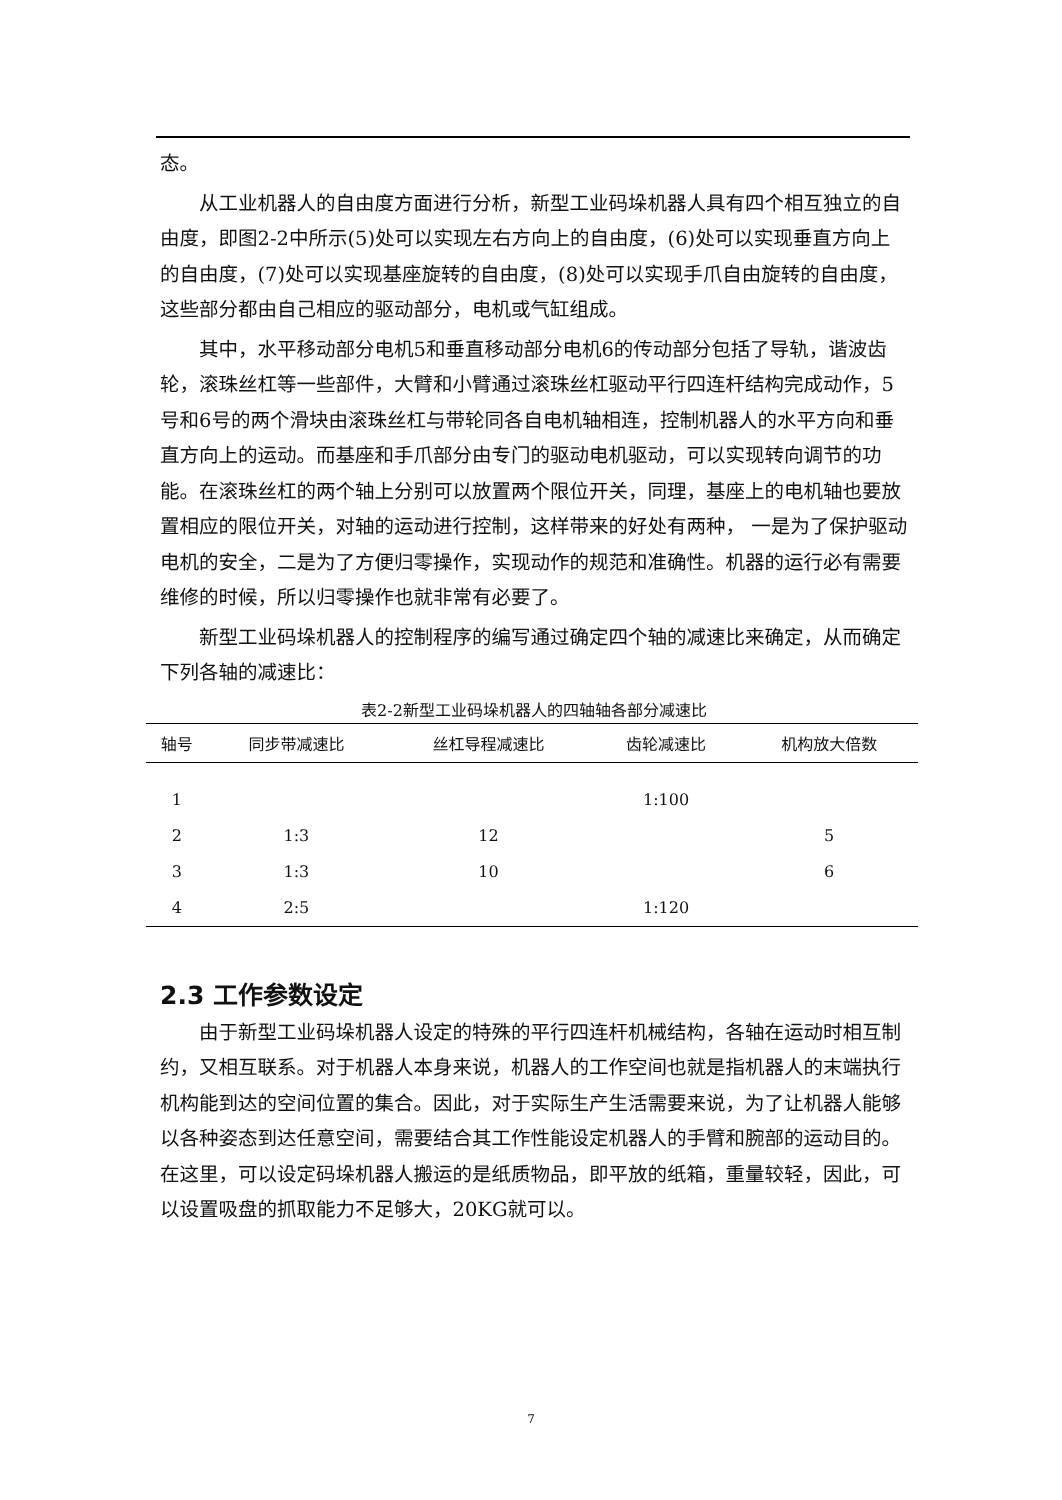态。
从工业机器人的自由度方面进行分析，新型工业码垛机器人具有四个相互独立的自由度，即图2-2中所示(5)处可以实现左右方向上的自由度，(6)处可以实现垂直方向上的自由度，(7)处可以实现基座旋转的自由度，(8)处可以实现手爪自由旋转的自由度，这些部分都由自己相应的驱动部分，电机或气缸组成。
其中，水平移动部分电机5和垂直移动部分电机6的传动部分包括了导轨，谐波齿轮，滚珠丝杠等一些部件，大臂和小臂通过滚珠丝杠驱动平行四连杆结构完成动作，5号和6号的两个滑块由滚珠丝杠与带轮同各自电机轴相连，控制机器人的水平方向和垂直方向上的运动。而基座和手爪部分由专门的驱动电机驱动，可以实现转向调节的功能。在滚珠丝杠的两个轴上分别可以放置两个限位开关，同理，基座上的电机轴也要放置相应的限位开关，对轴的运动进行控制，这样带来的好处有两种， 一是为了保护驱动电机的安全，二是为了方便归零操作，实现动作的规范和准确性。机器的运行必有需要维修的时候，所以归零操作也就非常有必要了。
新型工业码垛机器人的控制程序的编写通过确定四个轴的减速比来确定，从而确定下列各轴的减速比：
表2-2新型工业码垛机器人的四轴轴各部分减速比
| 轴号 | 同步带减速比 | 丝杠导程减速比 | 齿轮减速比 | 机构放大倍数 |
| --- | --- | --- | --- | --- |
| 1 | | | 1:100 | |
| 2 | 1:3 | 12 | | 5 |
| 3 | 1:3 | 10 | | 6 |
| 4 | 2:5 | | 1:120 | |
2.3 工作参数设定
由于新型工业码垛机器人设定的特殊的平行四连杆机械结构，各轴在运动时相互制约，又相互联系。对于机器人本身来说，机器人的工作空间也就是指机器人的末端执行机构能到达的空间位置的集合。因此，对于实际生产生活需要来说，为了让机器人能够以各种姿态到达任意空间，需要结合其工作性能设定机器人的手臂和腕部的运动目的。在这里，可以设定码垛机器人搬运的是纸质物品，即平放的纸箱，重量较轻，因此，可以设置吸盘的抓取能力不足够大，20KG就可以。
7